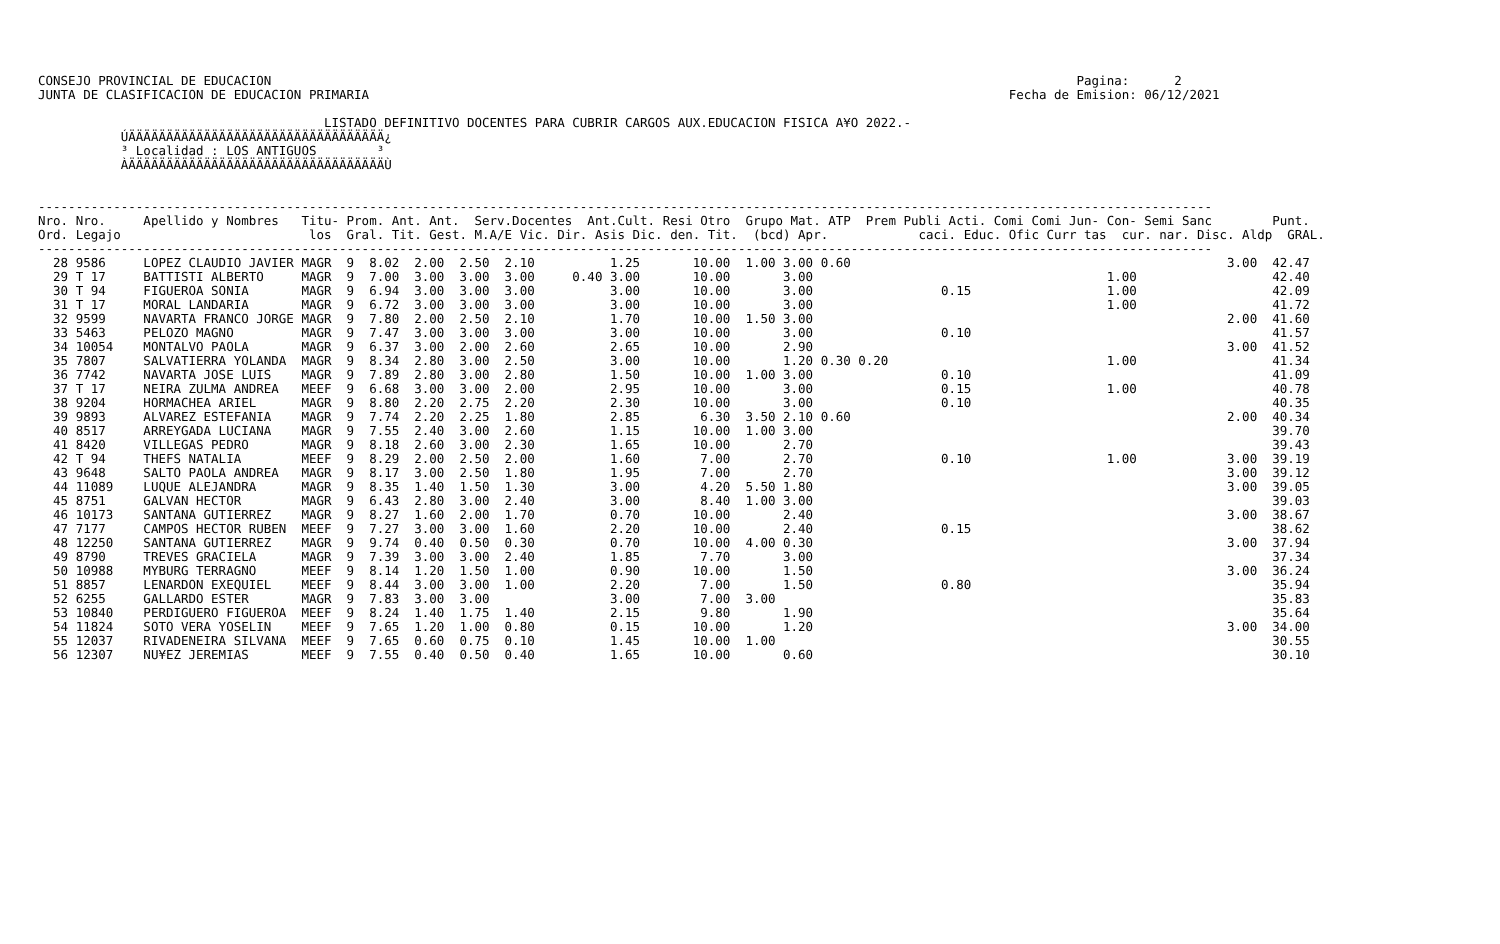CONSEJO PROVINCIAL DE EDUCACION                                                                                                           Pagina:      2
JUNTA DE CLASIFICACION DE EDUCACION PRIMARIA                                                                                     Fecha de Emision: 06/12/2021

                                      LISTADO DEFINITIVO DOCENTES PARA CUBRIR CARGOS AUX.EDUCACION FISICA A¥O 2022.-
           ÚÄÄÄÄÄÄÄÄÄÄÄÄÄÄÄÄÄÄÄÄÄÄÄÄÄÄÄÄÄÄÄÄÄÄ¿
           ³ Localidad : LOS ANTIGUOS        ³
           ÀÄÄÄÄÄÄÄÄÄÄÄÄÄÄÄÄÄÄÄÄÄÄÄÄÄÄÄÄÄÄÄÄÄÄÙ


------------------------------------------------------------------------------------------------------------------------------------------------------------
Nro. Nro.     Apellido y Nombres   Titu- Prom. Ant. Ant.  Serv.Docentes  Ant.Cult. Resi Otro  Grupo Mat. ATP  Prem Publi Acti. Comi Comi Jun- Con- Semi Sanc        Punt.
Ord. Legajo                         los  Gral. Tit. Gest. M.A/E Vic. Dir. Asis Dic. den. Tit.  (bcd) Apr.            caci. Educ. Ofic Curr tas  cur. nar. Disc. Aldp  GRAL.
------------------------------------------------------------------------------------------------------------------------------------------------------------
  28 9586     LOPEZ CLAUDIO JAVIER MAGR  9  8.02  2.00  2.50  2.10          1.25       10.00  1.00 3.00 0.60                                                  3.00  42.47
  29 T 17     BATTISTI ALBERTO     MAGR  9  7.00  3.00  3.00  3.00     0.40 3.00       10.00       3.00                                       1.00                  42.40
  30 T 94     FIGUEROA SONIA       MAGR  9  6.94  3.00  3.00  3.00          3.00       10.00       3.00                 0.15                  1.00                  42.09
  31 T 17     MORAL LANDARIA       MAGR  9  6.72  3.00  3.00  3.00          3.00       10.00       3.00                                       1.00                  41.72
  32 9599     NAVARTA FRANCO JORGE MAGR  9  7.80  2.00  2.50  2.10          1.70       10.00  1.50 3.00                                                       2.00  41.60
  33 5463     PELOZO MAGNO         MAGR  9  7.47  3.00  3.00  3.00          3.00       10.00       3.00                 0.10                                        41.57
  34 10054    MONTALVO PAOLA       MAGR  9  6.37  3.00  2.00  2.60          2.65       10.00       2.90                                                       3.00  41.52
  35 7807     SALVATIERRA YOLANDA  MAGR  9  8.34  2.80  3.00  2.50          3.00       10.00       1.20 0.30 0.20                             1.00                  41.34
  36 7742     NAVARTA JOSE LUIS    MAGR  9  7.89  2.80  3.00  2.80          1.50       10.00  1.00 3.00                 0.10                                        41.09
  37 T 17     NEIRA ZULMA ANDREA   MEEF  9  6.68  3.00  3.00  2.00          2.95       10.00       3.00                 0.15                  1.00                  40.78
  38 9204     HORMACHEA ARIEL      MAGR  9  8.80  2.20  2.75  2.20          2.30       10.00       3.00                 0.10                                        40.35
  39 9893     ALVAREZ ESTEFANIA    MAGR  9  7.74  2.20  2.25  1.80          2.85        6.30  3.50 2.10 0.60                                                  2.00  40.34
  40 8517     ARREYGADA LUCIANA    MAGR  9  7.55  2.40  3.00  2.60          1.15       10.00  1.00 3.00                                                             39.70
  41 8420     VILLEGAS PEDRO       MAGR  9  8.18  2.60  3.00  2.30          1.65       10.00       2.70                                                             39.43
  42 T 94     THEFS NATALIA        MEEF  9  8.29  2.00  2.50  2.00          1.60        7.00       2.70                 0.10                  1.00            3.00  39.19
  43 9648     SALTO PAOLA ANDREA   MAGR  9  8.17  3.00  2.50  1.80          1.95        7.00       2.70                                                       3.00  39.12
  44 11089    LUQUE ALEJANDRA      MAGR  9  8.35  1.40  1.50  1.30          3.00        4.20  5.50 1.80                                                       3.00  39.05
  45 8751     GALVAN HECTOR        MAGR  9  6.43  2.80  3.00  2.40          3.00        8.40  1.00 3.00                                                             39.03
  46 10173    SANTANA GUTIERREZ    MAGR  9  8.27  1.60  2.00  1.70          0.70       10.00       2.40                                                       3.00  38.67
  47 7177     CAMPOS HECTOR RUBEN  MEEF  9  7.27  3.00  3.00  1.60          2.20       10.00       2.40                 0.15                                        38.62
  48 12250    SANTANA GUTIERREZ    MAGR  9  9.74  0.40  0.50  0.30          0.70       10.00  4.00 0.30                                                       3.00  37.94
  49 8790     TREVES GRACIELA      MAGR  9  7.39  3.00  3.00  2.40          1.85        7.70       3.00                                                             37.34
  50 10988    MYBURG TERRAGNO      MEEF  9  8.14  1.20  1.50  1.00          0.90       10.00       1.50                                                       3.00  36.24
  51 8857     LENARDON EXEQUIEL    MEEF  9  8.44  3.00  3.00  1.00          2.20        7.00       1.50                 0.80                                        35.94
  52 6255     GALLARDO ESTER       MAGR  9  7.83  3.00  3.00                3.00        7.00  3.00                                                                  35.83
  53 10840    PERDIGUERO FIGUEROA  MEEF  9  8.24  1.40  1.75  1.40          2.15        9.80       1.90                                                             35.64
  54 11824    SOTO VERA YOSELIN    MEEF  9  7.65  1.20  1.00  0.80          0.15       10.00       1.20                                                       3.00  34.00
  55 12037    RIVADENEIRA SILVANA  MEEF  9  7.65  0.60  0.75  0.10          1.45       10.00  1.00                                                                  30.55
  56 12307    NU¥EZ JEREMIAS       MEEF  9  7.55  0.40  0.50  0.40          1.65       10.00       0.60                                                             30.10